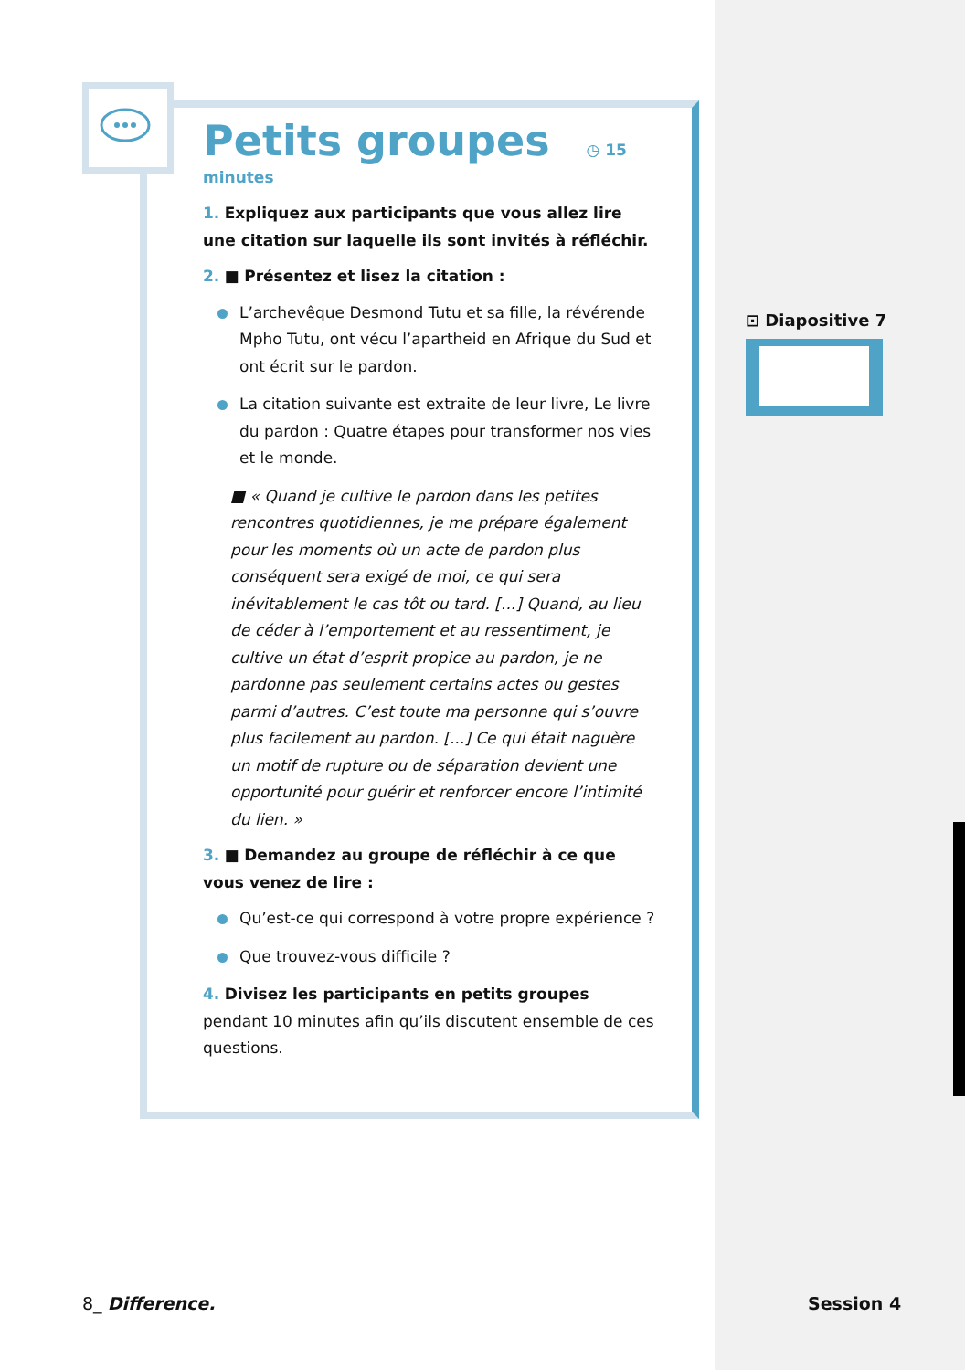Petits groupes
◷ 15 minutes
1. Expliquez aux participants que vous allez lire une citation sur laquelle ils sont invités à réfléchir.
2. ■ Présentez et lisez la citation :
L’archevêque Desmond Tutu et sa fille, la révérende Mpho Tutu, ont vécu l’apartheid en Afrique du Sud et ont écrit sur le pardon.
La citation suivante est extraite de leur livre, Le livre du pardon : Quatre étapes pour transformer nos vies et le monde.
■ « Quand je cultive le pardon dans les petites rencontres quotidiennes, je me prépare également pour les moments où un acte de pardon plus conséquent sera exigé de moi, ce qui sera inévitablement le cas tôt ou tard. [...] Quand, au lieu de céder à l’emportement et au ressentiment, je cultive un état d’esprit propice au pardon, je ne pardonne pas seulement certains actes ou gestes parmi d’autres. C’est toute ma personne qui s’ouvre plus facilement au pardon. [...] Ce qui était naguère un motif de rupture ou de séparation devient une opportunité pour guérir et renforcer encore l’intimité du lien. »
3. ■ Demandez au groupe de réfléchir à ce que vous venez de lire :
Qu’est-ce qui correspond à votre propre expérience ?
Que trouvez-vous difficile ?
4. Divisez les participants en petits groupes pendant 10 minutes afin qu’ils discutent ensemble de ces questions.
⊡ Diapositive 7
8_ Difference. Session 4